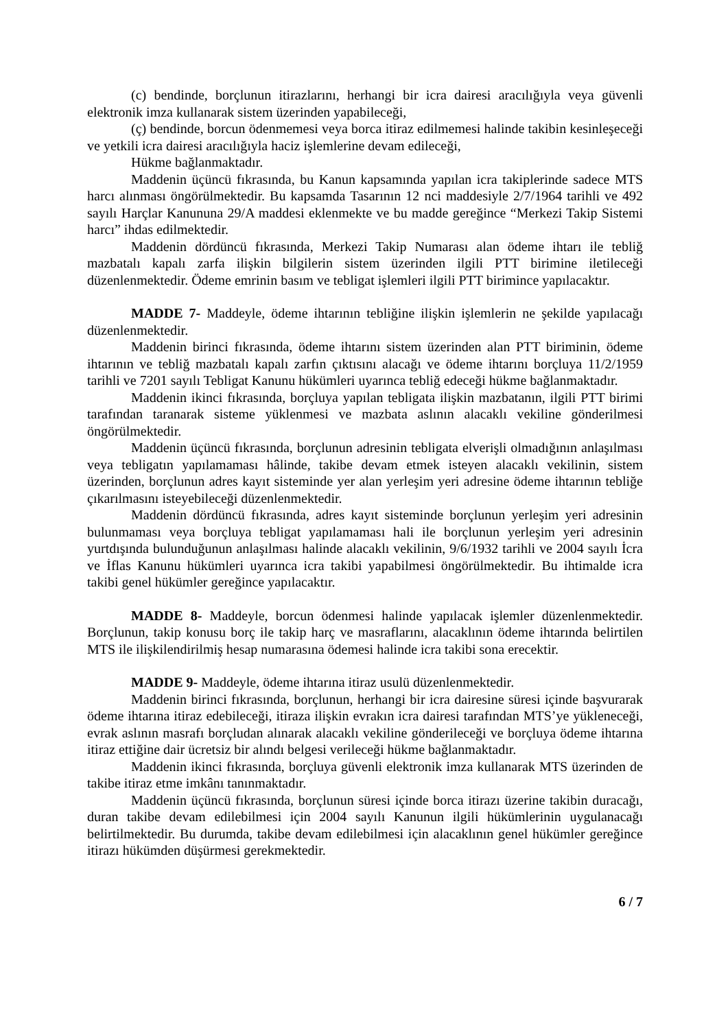(c) bendinde, borçlunun itirazlarını, herhangi bir icra dairesi aracılığıyla veya güvenli elektronik imza kullanarak sistem üzerinden yapabileceği,
(ç) bendinde, borcun ödenmemesi veya borca itiraz edilmemesi halinde takibin kesinleşeceği ve yetkili icra dairesi aracılığıyla haciz işlemlerine devam edileceği,
Hükme bağlanmaktadır.
Maddenin üçüncü fıkrasında, bu Kanun kapsamında yapılan icra takiplerinde sadece MTS harcı alınması öngörülmektedir. Bu kapsamda Tasarının 12 nci maddesiyle 2/7/1964 tarihli ve 492 sayılı Harçlar Kanununa 29/A maddesi eklenmekte ve bu madde gereğince “Merkezi Takip Sistemi harcı” ihdas edilmektedir.
Maddenin dördüncü fıkrasında, Merkezi Takip Numarası alan ödeme ihtarı ile tebliğ mazbatalı kapalı zarfa ilişkin bilgilerin sistem üzerinden ilgili PTT birimine iletileceği düzenlenmektedir. Ödeme emrinin basım ve tebligat işlemleri ilgili PTT birimince yapılacaktır.
MADDE 7- Maddeyle, ödeme ihtarının tebliğine ilişkin işlemlerin ne şekilde yapılacağı düzenlenmektedir.
Maddenin birinci fıkrasında, ödeme ihtarını sistem üzerinden alan PTT biriminin, ödeme ihtarının ve tebliğ mazbatalı kapalı zarfın çıktısını alacağı ve ödeme ihtarını borçluya 11/2/1959 tarihli ve 7201 sayılı Tebligat Kanunu hükümleri uyarınca tebliğ edeceği hükme bağlanmaktadır.
Maddenin ikinci fıkrasında, borçluya yapılan tebligata ilişkin mazbatanın, ilgili PTT birimi tarafından taranarak sisteme yüklenmesi ve mazbata aslının alacaklı vekiline gönderilmesi öngörülmektedir.
Maddenin üçüncü fıkrasında, borçlunun adresinin tebligata elverişli olmadığının anlaşılması veya tebligatın yapılamaması hâlinde, takibe devam etmek isteyen alacaklı vekilinin, sistem üzerinden, borçlunun adres kayıt sisteminde yer alan yerleşim yeri adresine ödeme ihtarının tebliğe çıkarılmasını isteyebileceği düzenlenmektedir.
Maddenin dördüncü fıkrasında, adres kayıt sisteminde borçlunun yerleşim yeri adresinin bulunmaması veya borçluya tebligat yapılamaması hali ile borçlunun yerleşim yeri adresinin yurtdışında bulunduğunun anlaşılması halinde alacaklı vekilinin, 9/6/1932 tarihli ve 2004 sayılı İcra ve İflas Kanunu hükümleri uyarınca icra takibi yapabilmesi öngörülmektedir. Bu ihtimalde icra takibi genel hükümler gereğince yapılacaktır.
MADDE 8- Maddeyle, borcun ödenmesi halinde yapılacak işlemler düzenlenmektedir. Borçlunun, takip konusu borç ile takip harç ve masraflarını, alacaklının ödeme ihtarında belirtilen MTS ile ilişkilendirilmiş hesap numarasına ödemesi halinde icra takibi sona erecektir.
MADDE 9- Maddeyle, ödeme ihtarına itiraz usulü düzenlenmektedir.
Maddenin birinci fıkrasında, borçlunun, herhangi bir icra dairesine süresi içinde başvurarak ödeme ihtarına itiraz edebileceği, itiraza ilişkin evrakın icra dairesi tarafından MTS’ye yükleneceği, evrak aslının masrafı borçludan alınarak alacaklı vekiline gönderileceği ve borçluya ödeme ihtarına itiraz ettiğine dair ücretsiz bir alındı belgesi verileceği hükme bağlanmaktadır.
Maddenin ikinci fıkrasında, borçluya güvenli elektronik imza kullanarak MTS üzerinden de takibe itiraz etme imkânı tanınmaktadır.
Maddenin üçüncü fıkrasında, borçlunun süresi içinde borca itirazı üzerine takibin duracağı, duran takibe devam edilebilmesi için 2004 sayılı Kanunun ilgili hükümlerinin uygulanacağı belirtilmektedir. Bu durumda, takibe devam edilebilmesi için alacaklının genel hükümler gereğince itirazı hükümden düşürmesi gerekmektedir.
6 / 7